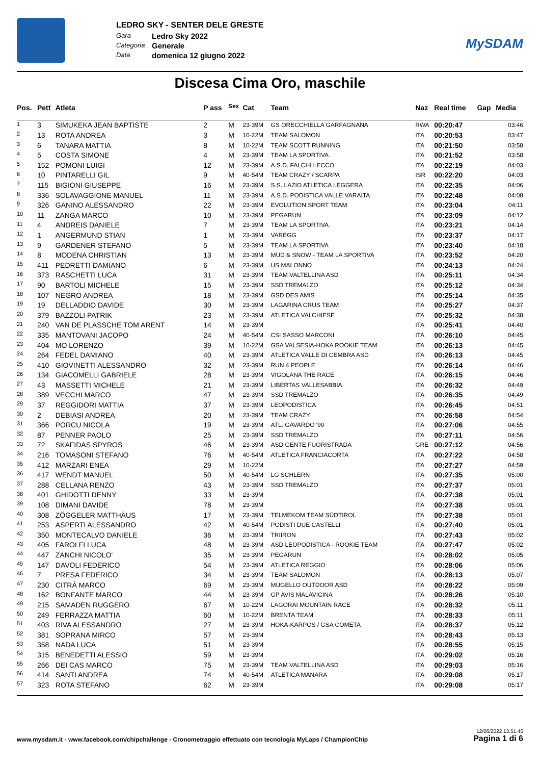LEDRO SKY - SENTER DELE GRESTE
Gara Ledro Sky 2022
Categoria Generale
Data domenica 12 giugno 2022
MySDAM
Discesa Cima Oro, maschile
| Pos. | Pett | Atleta | P ass | <sup>Sex</sup> | Cat | Team | Naz | Real time | Gap | Media |
| --- | --- | --- | --- | --- | --- | --- | --- | --- | --- | --- |
| 1 | 3 | SIMUKEKA JEAN BAPTISTE | 2 | M | 23-39M | GS ORECCHIELLA GARFAGNANA | RWA | 00:20:47 | | 03:46 |
| 2 | 13 | ROTA ANDREA | 3 | M | 10-22M | TEAM SALOMON | ITA | 00:20:53 | | 03:47 |
| 3 | 6 | TANARA MATTIA | 8 | M | 10-22M | TEAM SCOTT RUNNING | ITA | 00:21:50 | | 03:58 |
| 4 | 5 | COSTA SIMONE | 4 | M | 23-39M | TEAM LA SPORTIVA | ITA | 00:21:52 | | 03:58 |
| 5 | 152 | POMONI LUIGI | 12 | M | 23-39M | A.S.D. FALCHI LECCO | ITA | 00:22:19 | | 04:03 |
| 6 | 10 | PINTARELLI GIL | 9 | M | 40-54M | TEAM CRAZY / SCARPA | ISR | 00:22:20 | | 04:03 |
| 7 | 115 | BIGIONI GIUSEPPE | 16 | M | 23-39M | S.S. LAZIO ATLETICA LEGGERA | ITA | 00:22:35 | | 04:06 |
| 8 | 336 | SOLAVAGGIONE MANUEL | 11 | M | 23-39M | A.S.D. PODISTICA VALLE VARAITA | ITA | 00:22:48 | | 04:08 |
| 9 | 326 | GANINO ALESSANDRO | 22 | M | 23-39M | EVOLUTION SPORT TEAM | ITA | 00:23:04 | | 04:11 |
| 10 | 11 | ZANGA MARCO | 10 | M | 23-39M | PEGARUN | ITA | 00:23:09 | | 04:12 |
| 11 | 4 | ANDREIS DANIELE | 7 | M | 23-39M | TEAM LA SPORTIVA | ITA | 00:23:21 | | 04:14 |
| 12 | 1 | ANGERMUND STIAN | 1 | M | 23-39M | VAREGG | ITA | 00:23:37 | | 04:17 |
| 13 | 9 | GARDENER STEFANO | 5 | M | 23-39M | TEAM LA SPORTIVA | ITA | 00:23:40 | | 04:18 |
| 14 | 8 | MODENA CHRISTIAN | 13 | M | 23-39M | MUD & SNOW - TEAM LA SPORTIVA | ITA | 00:23:52 | | 04:20 |
| 15 | 411 | PEDRETTI DAMIANO | 6 | M | 23-39M | US MALONNO | ITA | 00:24:13 | | 04:24 |
| 16 | 373 | RASCHETTI LUCA | 31 | M | 23-39M | TEAM VALTELLINA ASD | ITA | 00:25:11 | | 04:34 |
| 17 | 90 | BARTOLI MICHELE | 15 | M | 23-39M | SSD TREMALZO | ITA | 00:25:12 | | 04:34 |
| 18 | 107 | NEGRO ANDREA | 18 | M | 23-39M | GSD DES AMIS | ITA | 00:25:14 | | 04:35 |
| 19 | 19 | DELLADDIO DAVIDE | 30 | M | 23-39M | LAGARINA CRUS TEAM | ITA | 00:25:27 | | 04:37 |
| 20 | 379 | BAZZOLI PATRIK | 23 | M | 23-39M | ATLETICA VALCHIESE | ITA | 00:25:32 | | 04:38 |
| 21 | 240 | VAN DE PLASSCHE TOM ARENT | 14 | M | 23-39M | | ITA | 00:25:41 | | 04:40 |
| 22 | 335 | MANTOVANI JACOPO | 24 | M | 40-54M | CSI SASSO MARCONI | ITA | 00:26:10 | | 04:45 |
| 23 | 404 | MO LORENZO | 39 | M | 10-22M | GSA VALSESIA-HOKA ROOKIE TEAM | ITA | 00:26:13 | | 04:45 |
| 24 | 264 | FEDEL DAMIANO | 40 | M | 23-39M | ATLETICA VALLE DI CEMBRA ASD | ITA | 00:26:13 | | 04:45 |
| 25 | 410 | GIOVINETTI ALESSANDRO | 32 | M | 23-39M | RUN 4 PEOPLE | ITA | 00:26:14 | | 04:46 |
| 26 | 134 | GIACOMELLI GABRIELE | 28 | M | 23-39M | VIGOLANA THE RACE | ITA | 00:26:15 | | 04:46 |
| 27 | 43 | MASSETTI MICHELE | 21 | M | 23-39M | LIBERTAS VALLESABBIA | ITA | 00:26:32 | | 04:49 |
| 28 | 389 | VECCHI MARCO | 47 | M | 23-39M | SSD TREMALZO | ITA | 00:26:35 | | 04:49 |
| 29 | 37 | REGGIDORI MATTIA | 37 | M | 23-39M | LEOPODISTICA | ITA | 00:26:45 | | 04:51 |
| 30 | 2 | DEBIASI ANDREA | 20 | M | 23-39M | TEAM CRAZY | ITA | 00:26:58 | | 04:54 |
| 31 | 366 | PORCU NICOLA | 19 | M | 23-39M | ATL. GAVARDO '90 | ITA | 00:27:06 | | 04:55 |
| 32 | 87 | PENNER PAOLO | 25 | M | 23-39M | SSD TREMALZO | ITA | 00:27:11 | | 04:56 |
| 33 | 72 | SKAFIDAS SPYROS | 46 | M | 23-39M | ASD GENTE FUORISTRADA | GRE | 00:27:12 | | 04:56 |
| 34 | 216 | TOMASONI STEFANO | 76 | M | 40-54M | ATLETICA FRANCIACORTA | ITA | 00:27:22 | | 04:58 |
| 35 | 412 | MARZARI ENEA | 29 | M | 10-22M | | ITA | 00:27:27 | | 04:59 |
| 36 | 417 | WENDT MANUEL | 50 | M | 40-54M | LG SCHLERN | ITA | 00:27:35 | | 05:00 |
| 37 | 288 | CELLANA RENZO | 43 | M | 23-39M | SSD TREMALZO | ITA | 00:27:37 | | 05:01 |
| 38 | 401 | GHIDOTTI DENNY | 33 | M | 23-39M | | ITA | 00:27:38 | | 05:01 |
| 39 | 108 | DIMANI DAVIDE | 78 | M | 23-39M | | ITA | 00:27:38 | | 05:01 |
| 40 | 308 | ZÖGGELER MATTHÄUS | 17 | M | 23-39M | TELMEKOM TEAM SÜDTIROL | ITA | 00:27:38 | | 05:01 |
| 41 | 253 | ASPERTI ALESSANDRO | 42 | M | 40-54M | PODISTI DUE CASTELLI | ITA | 00:27:40 | | 05:01 |
| 42 | 350 | MONTECALVO DANIELE | 36 | M | 23-39M | TRIIRON | ITA | 00:27:43 | | 05:02 |
| 43 | 405 | FAROLFI LUCA | 48 | M | 23-39M | ASD LEOPODISTICA - ROOKIE TEAM | ITA | 00:27:47 | | 05:02 |
| 44 | 447 | ZANCHI NICOLO' | 35 | M | 23-39M | PEGARUN | ITA | 00:28:02 | | 05:05 |
| 45 | 147 | DAVOLI FEDERICO | 54 | M | 23-39M | ATLETICA REGGIO | ITA | 00:28:06 | | 05:06 |
| 46 | 7 | PRESA FEDERICO | 34 | M | 23-39M | TEAM SALOMON | ITA | 00:28:13 | | 05:07 |
| 47 | 230 | CITRÀ MARCO | 69 | M | 23-39M | MUGELLO OUTDOOR ASD | ITA | 00:28:22 | | 05:09 |
| 48 | 162 | BONFANTE MARCO | 44 | M | 23-39M | GP AVIS MALAVICINA | ITA | 00:28:26 | | 05:10 |
| 49 | 215 | SAMADEN RUGGERO | 67 | M | 10-22M | LAGORAI MOUNTAIN RACE | ITA | 00:28:32 | | 05:11 |
| 50 | 249 | FERRAZZA MATTIA | 60 | M | 10-22M | BRENTA TEAM | ITA | 00:28:33 | | 05:11 |
| 51 | 403 | RIVA ALESSANDRO | 27 | M | 23-39M | HOKA-KARPOS / GSA COMETA | ITA | 00:28:37 | | 05:12 |
| 52 | 381 | SOPRANA MIRCO | 57 | M | 23-39M | | ITA | 00:28:43 | | 05:13 |
| 53 | 358 | NADA LUCA | 51 | M | 23-39M | | ITA | 00:28:55 | | 05:15 |
| 54 | 315 | BENEDETTI ALESSIO | 59 | M | 23-39M | | ITA | 00:29:02 | | 05:16 |
| 55 | 266 | DEI CAS MARCO | 75 | M | 23-39M | TEAM VALTELLINA ASD | ITA | 00:29:03 | | 05:16 |
| 56 | 414 | SANTI ANDREA | 74 | M | 40-54M | ATLETICA MANARA | ITA | 00:29:08 | | 05:17 |
| 57 | 323 | ROTA STEFANO | 62 | M | 23-39M | | ITA | 00:29:08 | | 05:17 |
www.mysdam.it - www.facebook.com/chipchallenge - Cronometraggio effettuato con tecnologia MyLaps / ChampionChip 12/06/2022 13.51.40
Pagina 1 di 6